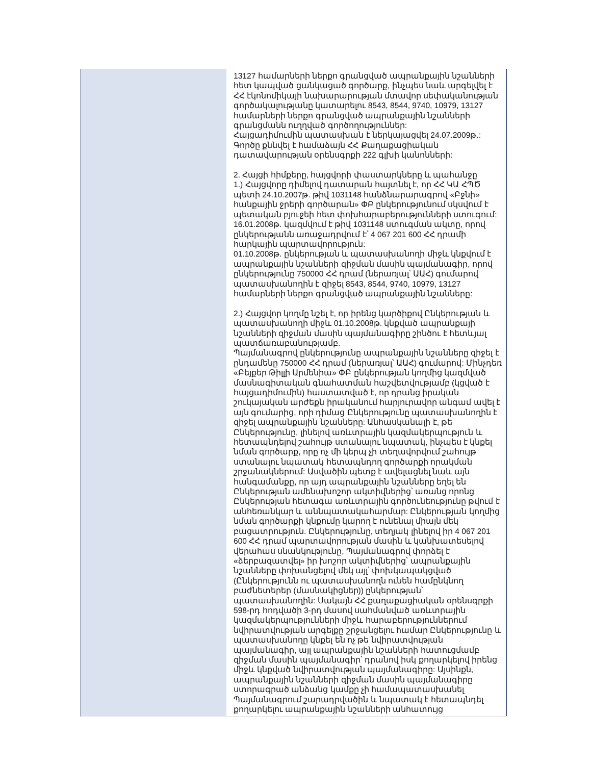| | 13127 համարների ներքո գրանցված ապրանքային նշանների հետ կապված ցանկացած գործարք, ինչպես նաև արգելվել է ՀՀ էկոնոմիկայի նախարարության մտավոր սեփականության գործակալությանը կատարելու 8543, 8544, 9740, 10979, 13127 համարների ներքո գրանցված ապրանքային նշանների գրանցմանն ուղղված գործողություններ: Հայցադիմումին պատասխան է ներկայացվել 24.07.2009թ.: Գործը քննվել է համաձայն ՀՀ Քաղաքացիական դատավարության օրենսգրքի 222 գլխի կանոնների: 2. Հայցի հիմքերը, հայցվորի փաստարկները և պահանջը 1.) Հայցվորը դիմելով դատարան հայտնել է, որ ՀՀ ԿԱ ՀՊԾ պետի 24.10.2007թ. թիվ 1031148 հանձնարարագրով «Բջնի» հանքային ջրերի գործարան» ՓԲ ընկերությունում սկսվում է պետական բյուջեի հետ փոխհարաբերությունների ստուգում: 16.01.2008թ. կազմվում է թիվ 1031148 ստուգման ակտը, որով ընկերությանն առաջադրվում է՝ 4 067 201 600 ՀՀ դրամի հարկային պարտավորություն: 01.10.2008թ. ընկերության և պատասխանողի միջև կնքվում է ապրանքային նշանների զիջման մասին պայմանագիր, որով ընկերությունը 750000 ՀՀ դրամ (ներառյալ՝ ԱԱՀ) գումարով պատասխանողին է զիջել 8543, 8544, 9740, 10979, 13127 համարների ներքո գրանցված ապրանքային նշանները: 2.) Հայցվոր կողմը նշել է, որ իրենց կարծիքով Ընկերության և պատասխանողի միջև 01.10.2008թ. կնքված ապրանքայի նշանների զիջման մասին պայմանագիրը շինծու է հետևյալ պատճառաբանությամբ. Պայմանագրով ընկերությունը ապրանքային նշանները զիջել է ընդամենը 750000 ՀՀ դրամ (ներառյալ՝ ԱԱՀ) գումարով: Մինչդեռ «Բեյքեր Թիլլի Արմենիա» ՓԲ ընկերության կողմից կազմված մասնագիտական գնահատման հաշվետվությամբ (կցված է հայցադիմումին) հաստատված է, որ դրանց իրական շուկայական արժեքն իրականում հարյուրավոր անգամ ավել է այն գումարից, որի դիմաց Ընկերությունը պատասխանողին է զիջել ապրանքային նշանները: Անհասկանալի է, թե Ընկերությունը, լինելով առևտրային կազմակերպություն և հետապնդելով շահույթ ստանալու նպատակ, ինչպես է կնքել նման գործարք, որը ոչ մի կերպ չի տեղավորվում շահույթ ստանալու նպատակ հետապնդող գործարքի որակման շրջանակներում: Ասվածին պետք է ավելացնել նաև այն հանգամանքը, որ այդ ապրանքային նշանները եղել են Ընկերության ամենախոշոր ակտիվներից՝ առանց որոնց Ընկերության հետագա առևտրային գործունեությունը թվում է անհեռանկար և աննպատակահարմար: Ընկերության կողմից նման գործարքի կնքումը կարող է ունենալ միայն մեկ բացատրություն. Ընկերությունը, տեղյակ լինելով իր 4 067 201 600 ՀՀ դրամ պարտավորության մասին և կանխատեսելով վերահաս սնանկությունը, Պայմանագրով փորձել է «ձերբազատվել» իր խոշոր ակտիվներից՝ ապրանքային նշանները փոխանցելով մեկ այլ՝ փոխկապակցված (Ընկերությունն ու պատասխանողն ունեն համընկնող բաժնետերեր (մասնակիցներ)) ընկերության՝ պատասխանողին: Սակայն ՀՀ քաղաքացիական օրենսգրքի 598-րդ հոդվածի 3-րդ մասով սահմանված առևտրային կազմակերպությունների միջև հարաբերություններում նվիրատվության արգելքը շրջանցելու համար Ընկերությունը և պատասխանողը կնքել են ոչ թե նվիրատվության պայմանագիր, այլ ապրանքային նշանների հատուցմամբ զիջման մասին պայմանագիր՝ դրանով իսկ քողարկելով իրենց միջև կնքված նվիրատվության պայմանագիրը: Այսինքն, ապրանքային նշանների զիջման մասին պայմանագիրը ստորագրած անձանց կամքը չի համապատասխանել Պայմանագրում շարադրվածին և նպատակ է հետապնդել քողարկելու ապրանքային նշանների անհատույց |